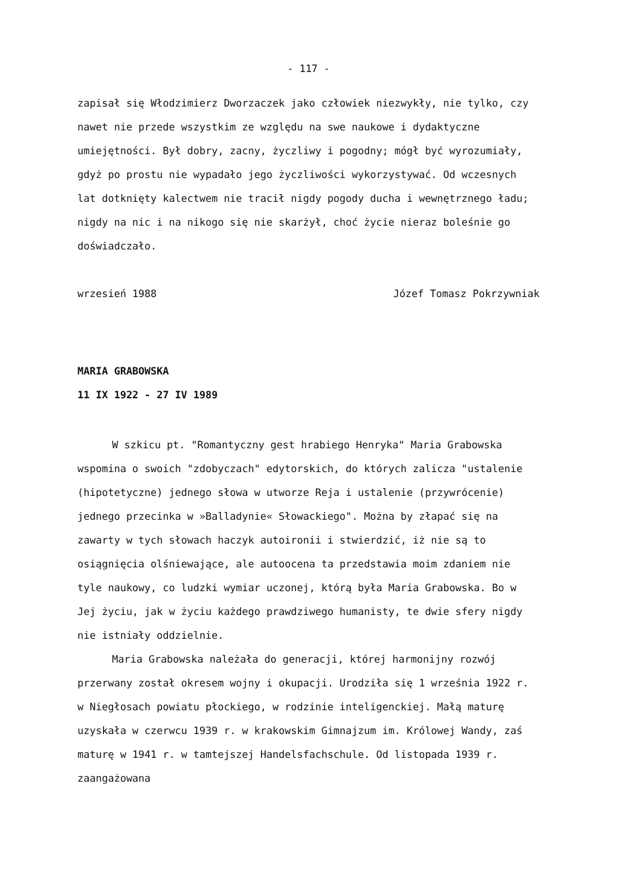- 117 -
zapisał się Włodzimierz Dworzaczek jako człowiek niezwykły, nie tylko, czy nawet nie przede wszystkim ze względu na swe naukowe i dydaktyczne umiejętności. Był dobry, zacny, życzliwy i pogodny; mógł być wyrozumiały, gdyż po prostu nie wypadało jego życzliwości wykorzystywać. Od wczesnych lat dotknięty kalectwem nie tracił nigdy pogody ducha i wewnętrznego ładu; nigdy na nic i na nikogo się nie skarżył, choć życie nieraz boleśnie go doświadczało.
wrzesień 1988 Józef Tomasz Pokrzywniak
MARIA GRABOWSKA
11 IX 1922 - 27 IV 1989
W szkicu pt. "Romantyczny gest hrabiego Henryka" Maria Grabowska wspomina o swoich "zdobyczach" edytorskich, do których zalicza "ustalenie (hipotetyczne) jednego słowa w utworze Reja i ustalenie (przywrócenie) jednego przecinka w »Balladynie« Słowackiego". Można by złapać się na zawarty w tych słowach haczyk autoironii i stwierdzić, iż nie są to osiągnięcia olśniewające, ale autoocena ta przedstawia moim zdaniem nie tyle naukowy, co ludzki wymiar uczonej, którą była Maria Grabowska. Bo w Jej życiu, jak w życiu każdego prawdziwego humanisty, te dwie sfery nigdy nie istniały oddzielnie.
Maria Grabowska należała do generacji, której harmonijny rozwój przerwany został okresem wojny i okupacji. Urodziła się 1 września 1922 r. w Niegłosach powiatu płockiego, w rodzinie inteligenckiej. Małą maturę uzyskała w czerwcu 1939 r. w krakowskim Gimnajzum im. Królowej Wandy, zaś maturę w 1941 r. w tamtejszej Handelsfachschule. Od listopada 1939 r. zaangażowana